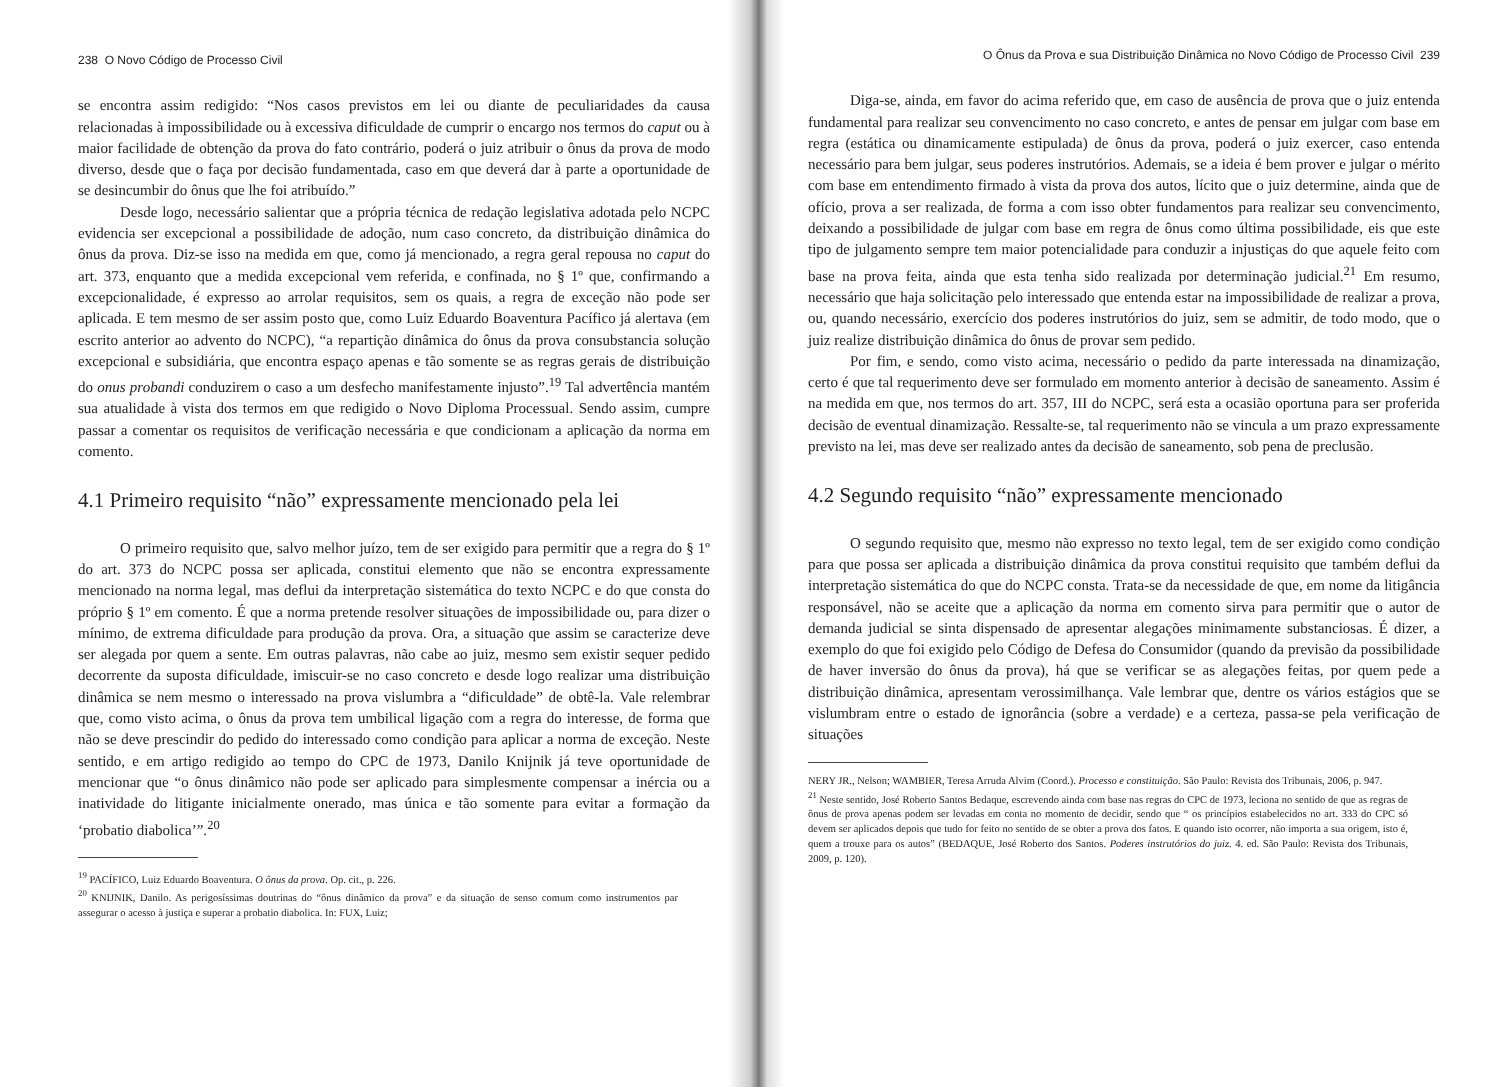238 O Novo Código de Processo Civil
se encontra assim redigido: “Nos casos previstos em lei ou diante de peculiaridades da causa relacionadas à impossibilidade ou à excessiva dificuldade de cumprir o encargo nos termos do caput ou à maior facilidade de obtenção da prova do fato contrário, poderá o juiz atribuir o ônus da prova de modo diverso, desde que o faça por decisão fundamentada, caso em que deverá dar à parte a oportunidade de se desincumbir do ônus que lhe foi atribuído.”
Desde logo, necessário salientar que a própria técnica de redação legislativa adotada pelo NCPC evidencia ser excepcional a possibilidade de adoção, num caso concreto, da distribuição dinâmica do ônus da prova. Diz-se isso na medida em que, como já mencionado, a regra geral repousa no caput do art. 373, enquanto que a medida excepcional vem referida, e confinada, no § 1º que, confirmando a excepcionalidade, é expresso ao arrolar requisitos, sem os quais, a regra de exceção não pode ser aplicada. E tem mesmo de ser assim posto que, como Luiz Eduardo Boaventura Pacífico já alertava (em escrito anterior ao advento do NCPC), “a repartição dinâmica do ônus da prova consubstancia solução excepcional e subsidiária, que encontra espaço apenas e tão somente se as regras gerais de distribuição do onus probandi conduzirem o caso a um desfecho manifestamente injusto”.<sup>19</sup> Tal advertência mantém sua atualidade à vista dos termos em que redigido o Novo Diploma Processual. Sendo assim, cumpre passar a comentar os requisitos de verificação necessária e que condicionam a aplicação da norma em comento.
4.1 Primeiro requisito “não” expressamente mencionado pela lei
O primeiro requisito que, salvo melhor juízo, tem de ser exigido para permitir que a regra do § 1º do art. 373 do NCPC possa ser aplicada, constitui elemento que não se encontra expressamente mencionado na norma legal, mas deflui da interpretação sistemática do texto NCPC e do que consta do próprio § 1º em comento. É que a norma pretende resolver situações de impossibilidade ou, para dizer o mínimo, de extrema dificuldade para produção da prova. Ora, a situação que assim se caracterize deve ser alegada por quem a sente. Em outras palavras, não cabe ao juiz, mesmo sem existir sequer pedido decorrente da suposta dificuldade, imiscuir-se no caso concreto e desde logo realizar uma distribuição dinâmica se nem mesmo o interessado na prova vislumbra a “dificuldade” de obtê-la. Vale relembrar que, como visto acima, o ônus da prova tem umbilical ligação com a regra do interesse, de forma que não se deve prescindir do pedido do interessado como condição para aplicar a norma de exceção. Neste sentido, e em artigo redigido ao tempo do CPC de 1973, Danilo Knijnik já teve oportunidade de mencionar que “o ônus dinâmico não pode ser aplicado para simplesmente compensar a inércia ou a inatividade do litigante inicialmente onerado, mas única e tão somente para evitar a formação da ‘probatio diabolica’”.<sup>20</sup>
<sup>19</sup> PACÍFICO, Luiz Eduardo Boaventura. O ônus da prova. Op. cit., p. 226.
<sup>20</sup> KNIJNIK, Danilo. As perigosíssimas doutrinas do “ônus dinâmico da prova” e da situação de senso comum como instrumentos par assegurar o acesso à justiça e superar a probatio diabolica. In: FUX, Luiz;
O Ônus da Prova e sua Distribuição Dinâmica no Novo Código de Processo Civil 239
Diga-se, ainda, em favor do acima referido que, em caso de ausência de prova que o juiz entenda fundamental para realizar seu convencimento no caso concreto, e antes de pensar em julgar com base em regra (estática ou dinamicamente estipulada) de ônus da prova, poderá o juiz exercer, caso entenda necessário para bem julgar, seus poderes instrutórios. Ademais, se a ideia é bem prover e julgar o mérito com base em entendimento firmado à vista da prova dos autos, lícito que o juiz determine, ainda que de ofício, prova a ser realizada, de forma a com isso obter fundamentos para realizar seu convencimento, deixando a possibilidade de julgar com base em regra de ônus como última possibilidade, eis que este tipo de julgamento sempre tem maior potencialidade para conduzir a injustiças do que aquele feito com base na prova feita, ainda que esta tenha sido realizada por determinação judicial.<sup>21</sup> Em resumo, necessário que haja solicitação pelo interessado que entenda estar na impossibilidade de realizar a prova, ou, quando necessário, exercício dos poderes instrutórios do juiz, sem se admitir, de todo modo, que o juiz realize distribuição dinâmica do ônus de provar sem pedido.
Por fim, e sendo, como visto acima, necessário o pedido da parte interessada na dinamização, certo é que tal requerimento deve ser formulado em momento anterior à decisão de saneamento. Assim é na medida em que, nos termos do art. 357, III do NCPC, será esta a ocasião oportuna para ser proferida decisão de eventual dinamização. Ressalte-se, tal requerimento não se vincula a um prazo expressamente previsto na lei, mas deve ser realizado antes da decisão de saneamento, sob pena de preclusão.
4.2 Segundo requisito “não” expressamente mencionado
O segundo requisito que, mesmo não expresso no texto legal, tem de ser exigido como condição para que possa ser aplicada a distribuição dinâmica da prova constitui requisito que também deflui da interpretação sistemática do que do NCPC consta. Trata-se da necessidade de que, em nome da litigância responsável, não se aceite que a aplicação da norma em comento sirva para permitir que o autor de demanda judicial se sinta dispensado de apresentar alegações minimamente substanciosas. É dizer, a exemplo do que foi exigido pelo Código de Defesa do Consumidor (quando da previsão da possibilidade de haver inversão do ônus da prova), há que se verificar se as alegações feitas, por quem pede a distribuição dinâmica, apresentam verossimilhança. Vale lembrar que, dentre os vários estágios que se vislumbram entre o estado de ignorância (sobre a verdade) e a certeza, passa-se pela verificação de situações
NERY JR., Nelson; WAMBIER, Teresa Arruda Alvim (Coord.). Processo e constituição. São Paulo: Revista dos Tribunais, 2006, p. 947.
<sup>21</sup> Neste sentido, José Roberto Santos Bedaque, escrevendo ainda com base nas regras do CPC de 1973, leciona no sentido de que as regras de ônus de prova apenas podem ser levadas em conta no momento de decidir, sendo que “ os princípios estabelecidos no art. 333 do CPC só devem ser aplicados depois que tudo for feito no sentido de se obter a prova dos fatos. E quando isto ocorrer, não importa a sua origem, isto é, quem a trouxe para os autos” (BEDAQUE, José Roberto dos Santos. Poderes instrutórios do juiz. 4. ed. São Paulo: Revista dos Tribunais, 2009, p. 120).